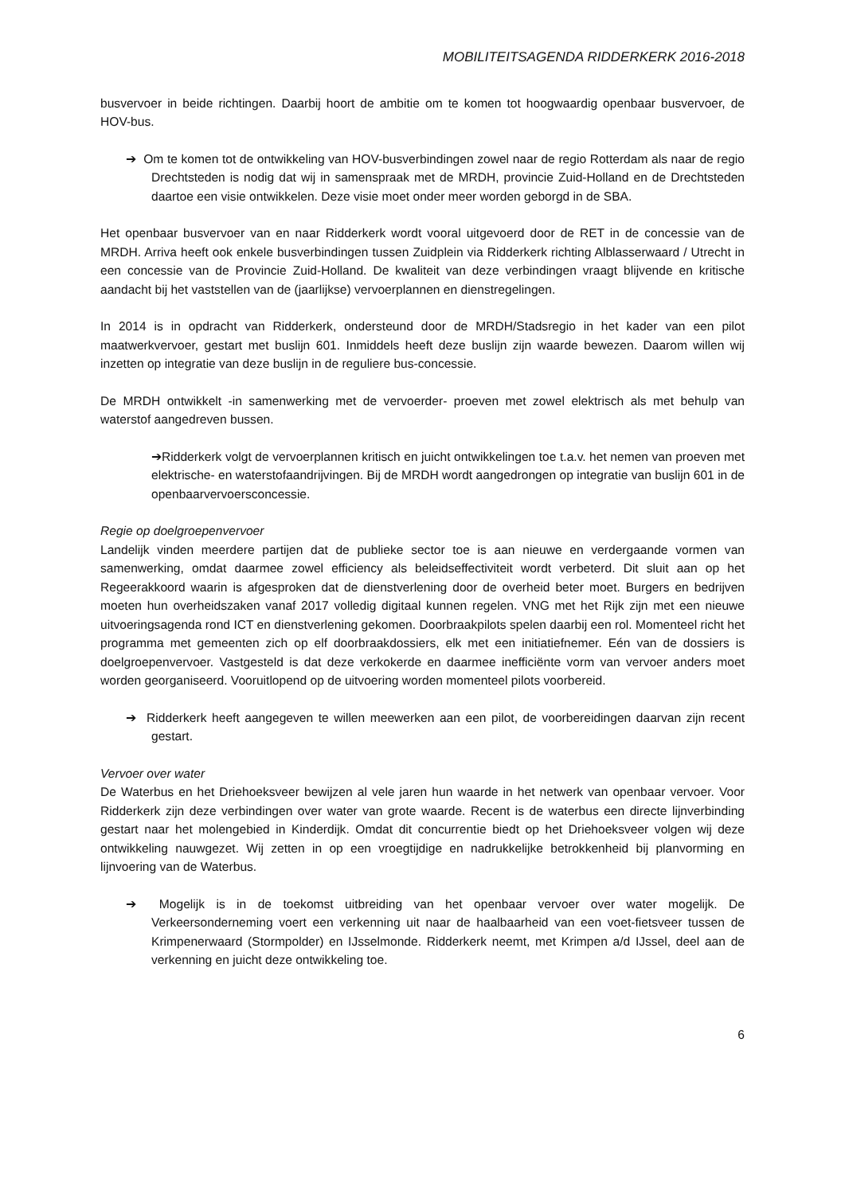MOBILITEITSAGENDA RIDDERKERK 2016-2018
busvervoer in beide richtingen. Daarbij hoort de ambitie om te komen tot hoogwaardig openbaar busvervoer, de HOV-bus.
➔ Om te komen tot de ontwikkeling van HOV-busverbindingen zowel naar de regio Rotterdam als naar de regio Drechtsteden is nodig dat wij in samenspraak met de MRDH, provincie Zuid-Holland en de Drechtsteden daartoe een visie ontwikkelen. Deze visie moet onder meer worden geborgd in de SBA.
Het openbaar busvervoer van en naar Ridderkerk wordt vooral uitgevoerd door de RET in de concessie van de MRDH. Arriva heeft ook enkele busverbindingen tussen Zuidplein via Ridderkerk richting Alblasserwaard / Utrecht in een concessie van de Provincie Zuid-Holland. De kwaliteit van deze verbindingen vraagt blijvende en kritische aandacht bij het vaststellen van de (jaarlijkse) vervoerplannen en dienstregelingen.
In 2014 is in opdracht van Ridderkerk, ondersteund door de MRDH/Stadsregio in het kader van een pilot maatwerkvervoer, gestart met buslijn 601. Inmiddels heeft deze buslijn zijn waarde bewezen. Daarom willen wij inzetten op integratie van deze buslijn in de reguliere bus-concessie.
De MRDH ontwikkelt -in samenwerking met de vervoerder- proeven met zowel elektrisch als met behulp van waterstof aangedreven bussen.
➔Ridderkerk volgt de vervoerplannen kritisch en juicht ontwikkelingen toe t.a.v. het nemen van proeven met elektrische- en waterstofaandrijvingen. Bij de MRDH wordt aangedrongen op integratie van buslijn 601 in de openbaarvervoersconcessie.
Regie op doelgroepenvervoer
Landelijk vinden meerdere partijen dat de publieke sector toe is aan nieuwe en verdergaande vormen van samenwerking, omdat daarmee zowel efficiency als beleidseffectiviteit wordt verbeterd. Dit sluit aan op het Regeerakkoord waarin is afgesproken dat de dienstverlening door de overheid beter moet. Burgers en bedrijven moeten hun overheidszaken vanaf 2017 volledig digitaal kunnen regelen. VNG met het Rijk zijn met een nieuwe uitvoeringsagenda rond ICT en dienstverlening gekomen. Doorbraakpilots spelen daarbij een rol. Momenteel richt het programma met gemeenten zich op elf doorbraakdossiers, elk met een initiatiefnemer. Eén van de dossiers is doelgroepenvervoer. Vastgesteld is dat deze verkokerde en daarmee inefficiënte vorm van vervoer anders moet worden georganiseerd. Vooruitlopend op de uitvoering worden momenteel pilots voorbereid.
➔ Ridderkerk heeft aangegeven te willen meewerken aan een pilot, de voorbereidingen daarvan zijn recent gestart.
Vervoer over water
De Waterbus en het Driehoeksveer bewijzen al vele jaren hun waarde in het netwerk van openbaar vervoer. Voor Ridderkerk zijn deze verbindingen over water van grote waarde. Recent is de waterbus een directe lijnverbinding gestart naar het molengebied in Kinderdijk. Omdat dit concurrentie biedt op het Driehoeksveer volgen wij deze ontwikkeling nauwgezet. Wij zetten in op een vroegtijdige en nadrukkelijke betrokkenheid bij planvorming en lijnvoering van de Waterbus.
➔ Mogelijk is in de toekomst uitbreiding van het openbaar vervoer over water mogelijk. De Verkeersonderneming voert een verkenning uit naar de haalbaarheid van een voet-fietsveer tussen de Krimpenerwaard (Stormpolder) en IJsselmonde. Ridderkerk neemt, met Krimpen a/d IJssel, deel aan de verkenning en juicht deze ontwikkeling toe.
6